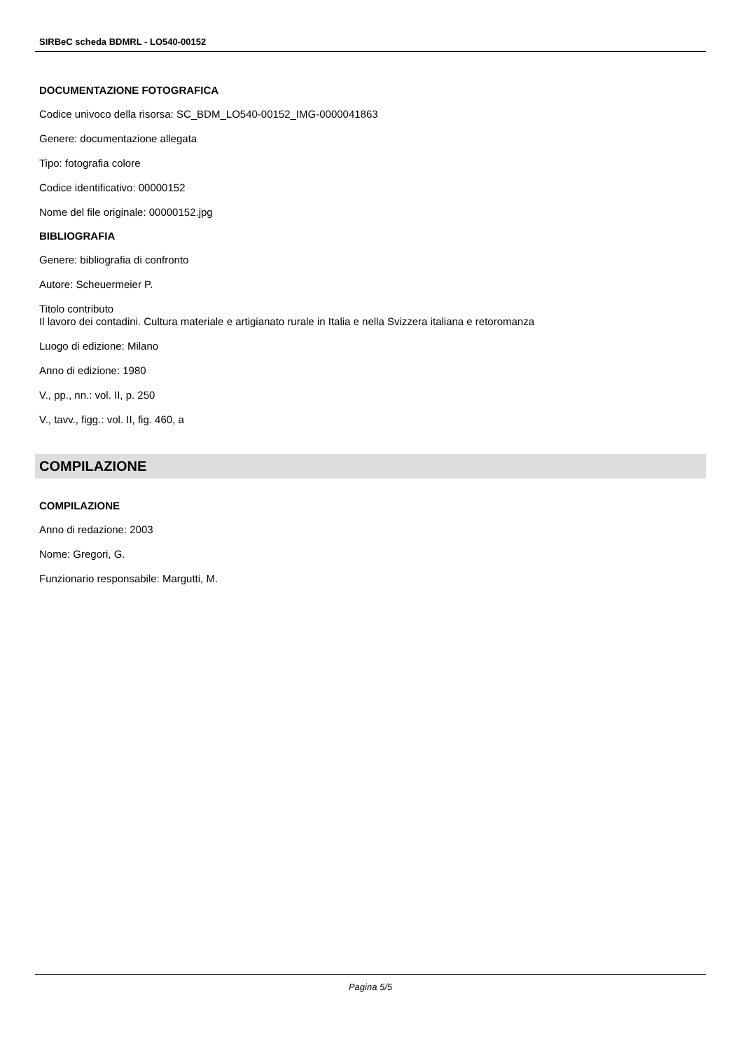SIRBeC scheda BDMRL - LO540-00152
DOCUMENTAZIONE FOTOGRAFICA
Codice univoco della risorsa: SC_BDM_LO540-00152_IMG-0000041863
Genere: documentazione allegata
Tipo: fotografia colore
Codice identificativo: 00000152
Nome del file originale: 00000152.jpg
BIBLIOGRAFIA
Genere: bibliografia di confronto
Autore: Scheuermeier P.
Titolo contributo
Il lavoro dei contadini. Cultura materiale e artigianato rurale in Italia e nella Svizzera italiana e retoromanza
Luogo di edizione: Milano
Anno di edizione: 1980
V., pp., nn.: vol. II, p. 250
V., tavv., figg.: vol. II, fig. 460, a
COMPILAZIONE
COMPILAZIONE
Anno di redazione: 2003
Nome: Gregori, G.
Funzionario responsabile: Margutti, M.
Pagina 5/5